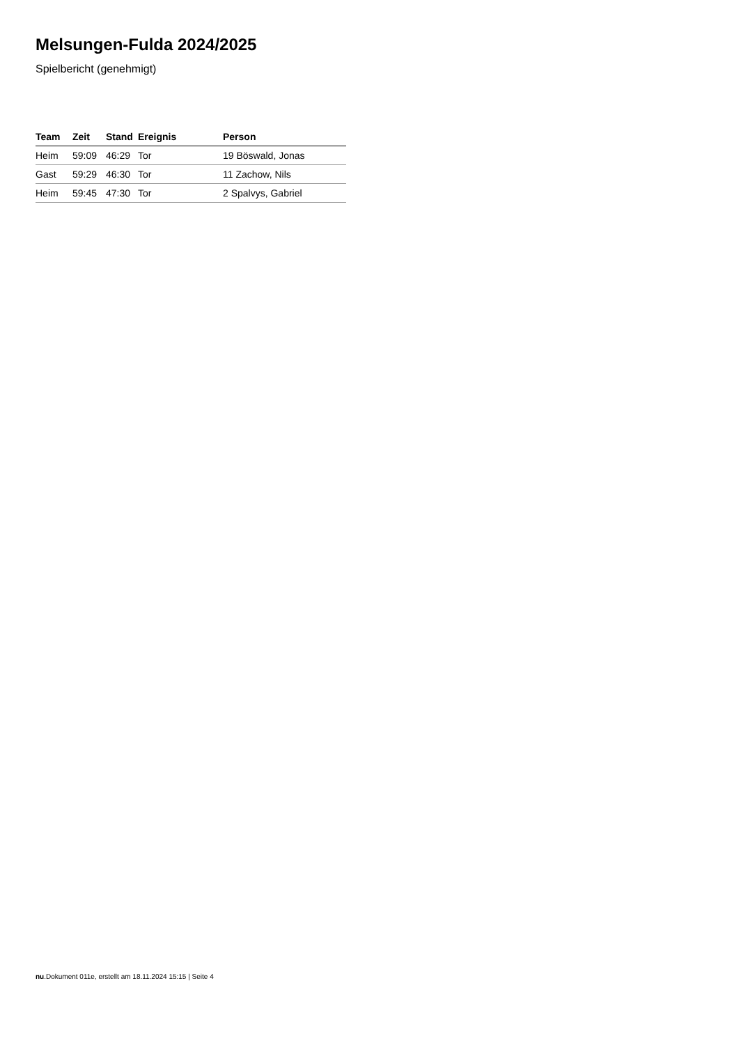Melsungen-Fulda 2024/2025
Spielbericht (genehmigt)
| Team | Zeit | Stand | Ereignis | Person |
| --- | --- | --- | --- | --- |
| Heim | 59:09 | 46:29 | Tor | 19 Böswald, Jonas |
| Gast | 59:29 | 46:30 | Tor | 11 Zachow, Nils |
| Heim | 59:45 | 47:30 | Tor | 2 Spalvys, Gabriel |
nu.Dokument 011e, erstellt am 18.11.2024 15:15 | Seite 4